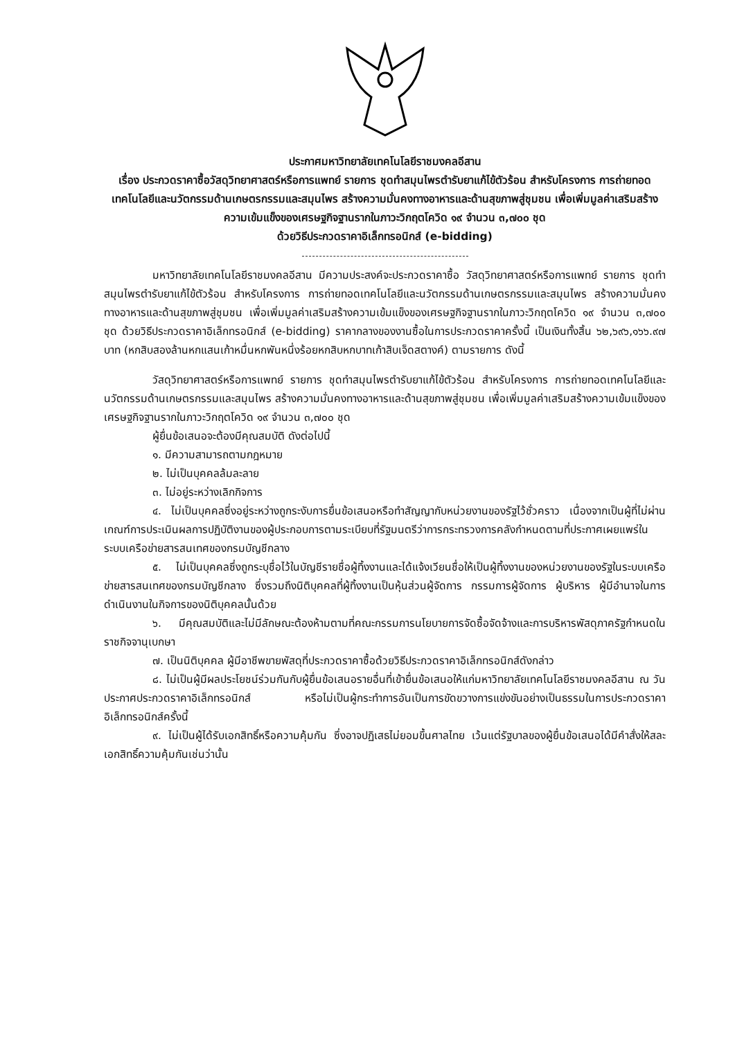ประกาศมหาวิทยาลัยเทคโนโลยีราชมงคลอีสาน
เรื่อง ประกวดราคาซื้อวัสดุวิทยาศาสตร์หรือการแพทย์ รายการ ชุดทำสมุนไพรตำรับยาแก้ไข้ตัวร้อน สำหรับโครงการ การถ่ายทอดเทคโนโลยีและนวัตกรรมด้านเกษตรกรรมและสมุนไพร สร้างความมั่นคงทางอาหารและด้านสุขภาพสู่ชุมชน เพื่อเพิ่มมูลค่าเสริมสร้างความเข้มแข็งของเศรษฐกิจฐานรากในภาวะวิกฤตโควิด ๑๙ จำนวน ๓,๗๐๐ ชุด
ด้วยวิธีประกวดราคาอิเล็กทรอนิกส์ (e-bidding)
มหาวิทยาลัยเทคโนโลยีราชมงคลอีสาน มีความประสงค์จะประกวดราคาซื้อ วัสดุวิทยาศาสตร์หรือการแพทย์ รายการ ชุดทำสมุนไพรตำรับยาแก้ไข้ตัวร้อน สำหรับโครงการ การถ่ายทอดเทคโนโลยีและนวัตกรรมด้านเกษตรกรรมและสมุนไพร สร้างความมั่นคงทางอาหารและด้านสุขภาพสู่ชุมชน เพื่อเพิ่มมูลค่าเสริมสร้างความเข้มแข็งของเศรษฐกิจฐานรากในภาวะวิกฤตโควิด ๑๙ จำนวน ๓,๗๐๐ ชุด ด้วยวิธีประกวดราคาอิเล็กทรอนิกส์ (e-bidding) ราคากลางของงานซื้อในการประกวดราคาครั้งนี้ เป็นเงินทั้งสิ้น ๖๒,๖๙๖,๑๖๖.๙๗ บาท (หกสิบสองล้านหกแสนเก้าหมื่นหกพันหนึ่งร้อยหกสิบหกบาทเก้าสิบเจ็ดสตางค์) ตามรายการ ดังนี้
วัสดุวิทยาศาสตร์หรือการแพทย์ รายการ ชุดทำสมุนไพรตำรับยาแก้ไข้ตัวร้อน สำหรับโครงการ การถ่ายทอดเทคโนโลยีและนวัตกรรมด้านเกษตรกรรมและสมุนไพร สร้างความมั่นคงทางอาหารและด้านสุขภาพสู่ชุมชน เพื่อเพิ่มมูลค่าเสริมสร้างความเข้มแข็งของเศรษฐกิจฐานรากในภาวะวิกฤตโควิด ๑๙ จำนวน ๓,๗๐๐ ชุด
ผู้ยื่นข้อเสนอจะต้องมีคุณสมบัติ ดังต่อไปนี้
๑. มีความสามารถตามกฎหมาย
๒. ไม่เป็นบุคคลล้มละลาย
๓. ไม่อยู่ระหว่างเลิกกิจการ
๔. ไม่เป็นบุคคลซึ่งอยู่ระหว่างถูกระงับการยื่นข้อเสนอหรือทำสัญญากับหน่วยงานของรัฐไว้ชั่วคราว เนื่องจากเป็นผู้ที่ไม่ผ่านเกณฑ์การประเมินผลการปฏิบัติงานของผู้ประกอบการตามระเบียบที่รัฐมนตรีว่าการกระทรวงการคลังกำหนดตามที่ประกาศเผยแพร่ในระบบเครือข่ายสารสนเทศของกรมบัญชีกลาง
๕. ไม่เป็นบุคคลซึ่งถูกระบุชื่อไว้ในบัญชีรายชื่อผู้ทิ้งงานและได้แจ้งเวียนชื่อให้เป็นผู้ทิ้งงานของหน่วยงานของรัฐในระบบเครือข่ายสารสนเทศของกรมบัญชีกลาง ซึ่งรวมถึงนิติบุคคลที่ผู้ทิ้งงานเป็นหุ้นส่วนผู้จัดการ กรรมการผู้จัดการ ผู้บริหาร ผู้มีอำนาจในการดำเนินงานในกิจการของนิติบุคคลนั้นด้วย
๖. มีคุณสมบัติและไม่มีลักษณะต้องห้ามตามที่คณะกรรมการนโยบายการจัดซื้อจัดจ้างและการบริหารพัสดุภาครัฐกำหนดในราชกิจจานุเบกษา
๗. เป็นนิติบุคคล ผู้มีอาชีพขายพัสดุที่ประกวดราคาซื้อด้วยวิธีประกวดราคาอิเล็กทรอนิกส์ดังกล่าว
๘. ไม่เป็นผู้มีผลประโยชน์ร่วมกันกับผู้ยื่นข้อเสนอรายอื่นที่เข้ายื่นข้อเสนอให้แก่มหาวิทยาลัยเทคโนโลยีราชมงคลอีสาน ณ วันประกาศประกวดราคาอิเล็กทรอนิกส์ หรือไม่เป็นผู้กระทำการอันเป็นการขัดขวางการแข่งขันอย่างเป็นธรรมในการประกวดราคาอิเล็กทรอนิกส์ครั้งนี้
๙. ไม่เป็นผู้ได้รับเอกสิทธิ์หรือความคุ้มกัน ซึ่งอาจปฏิเสธไม่ยอมขึ้นศาลไทย เว้นแต่รัฐบาลของผู้ยื่นข้อเสนอได้มีคำสั่งให้สละเอกสิทธิ์ความคุ้มกันเช่นว่านั้น